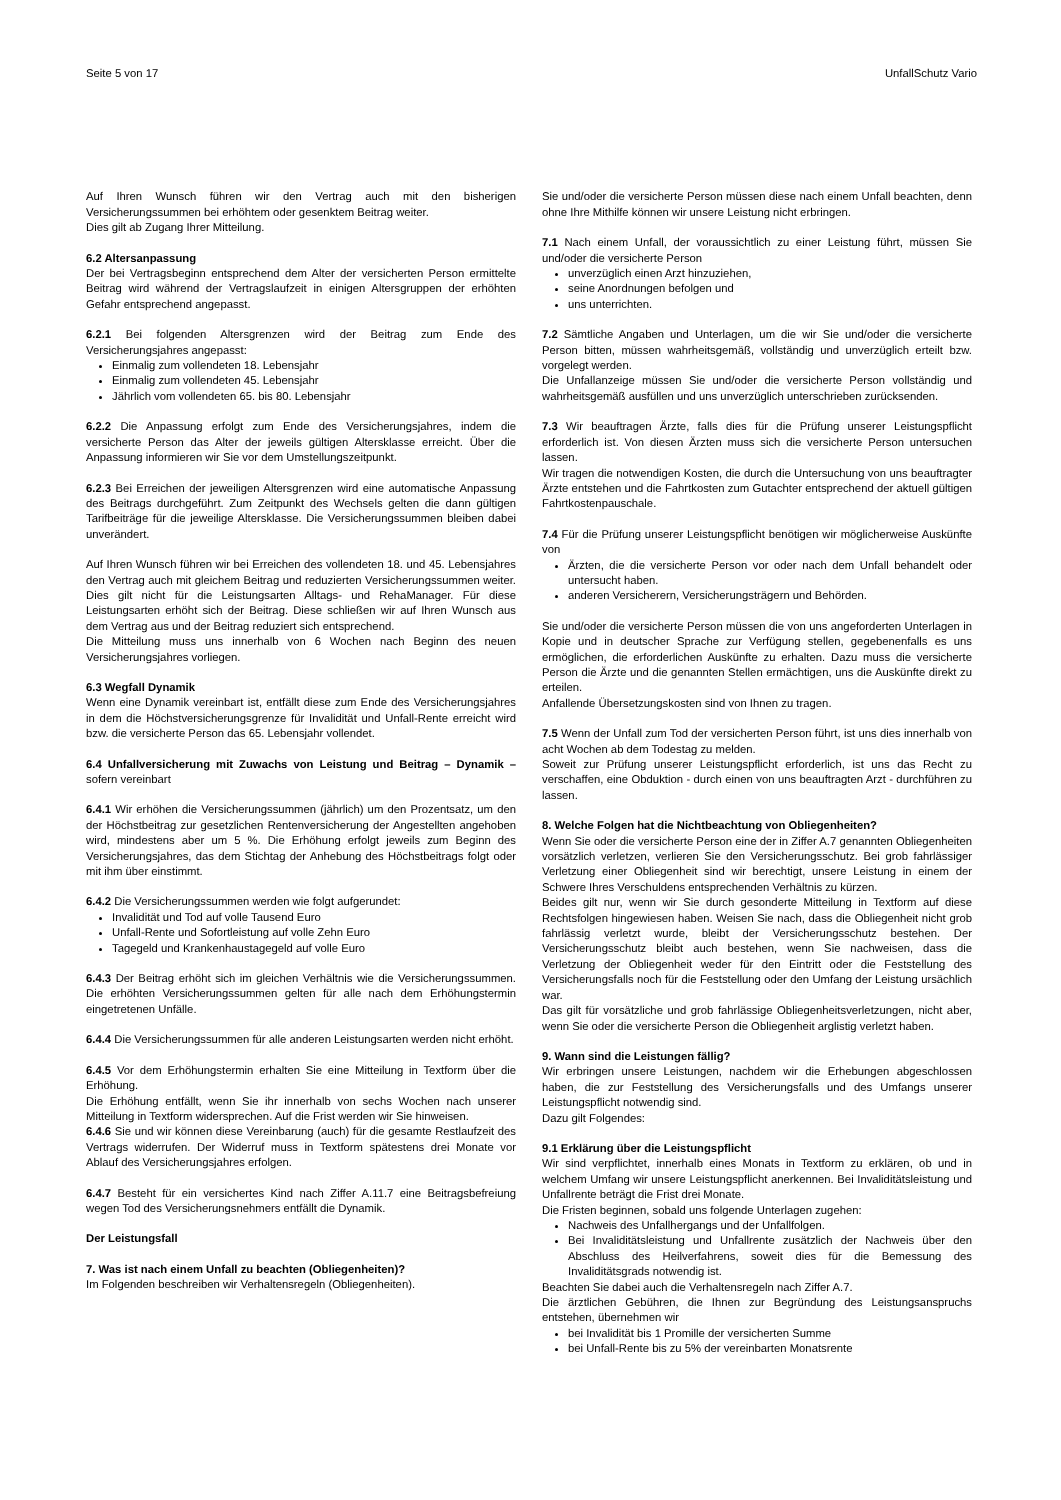Seite 5 von 17 UnfallSchutz Vario
Auf Ihren Wunsch führen wir den Vertrag auch mit den bisherigen Versicherungssummen bei erhöhtem oder gesenktem Beitrag weiter.
Dies gilt ab Zugang Ihrer Mitteilung.
6.2 Altersanpassung
Der bei Vertragsbeginn entsprechend dem Alter der versicherten Person ermittelte Beitrag wird während der Vertragslaufzeit in einigen Altersgruppen der erhöhten Gefahr entsprechend angepasst.
6.2.1 Bei folgenden Altersgrenzen wird der Beitrag zum Ende des Versicherungsjahres angepasst:
Einmalig zum vollendeten 18. Lebensjahr
Einmalig zum vollendeten 45. Lebensjahr
Jährlich vom vollendeten 65. bis 80. Lebensjahr
6.2.2 Die Anpassung erfolgt zum Ende des Versicherungsjahres, indem die versicherte Person das Alter der jeweils gültigen Altersklasse erreicht. Über die Anpassung informieren wir Sie vor dem Umstellungszeitpunkt.
6.2.3 Bei Erreichen der jeweiligen Altersgrenzen wird eine automatische Anpassung des Beitrags durchgeführt. Zum Zeitpunkt des Wechsels gelten die dann gültigen Tarifbeiträge für die jeweilige Altersklasse. Die Versicherungssummen bleiben dabei unverändert.
Auf Ihren Wunsch führen wir bei Erreichen des vollendeten 18. und 45. Lebensjahres den Vertrag auch mit gleichem Beitrag und reduzierten Versicherungssummen weiter. Dies gilt nicht für die Leistungsarten Alltags- und RehaManager. Für diese Leistungsarten erhöht sich der Beitrag. Diese schließen wir auf Ihren Wunsch aus dem Vertrag aus und der Beitrag reduziert sich entsprechend.
Die Mitteilung muss uns innerhalb von 6 Wochen nach Beginn des neuen Versicherungsjahres vorliegen.
6.3 Wegfall Dynamik
Wenn eine Dynamik vereinbart ist, entfällt diese zum Ende des Versicherungsjahres in dem die Höchstversicherungsgrenze für Invalidität und Unfall-Rente erreicht wird bzw. die versicherte Person das 65. Lebensjahr vollendet.
6.4 Unfallversicherung mit Zuwachs von Leistung und Beitrag – Dynamik – sofern vereinbart
6.4.1 Wir erhöhen die Versicherungssummen (jährlich) um den Prozentsatz, um den der Höchstbeitrag zur gesetzlichen Rentenversicherung der Angestellten angehoben wird, mindestens aber um 5 %. Die Erhöhung erfolgt jeweils zum Beginn des Versicherungsjahres, das dem Stichtag der Anhebung des Höchstbeitrags folgt oder mit ihm über einstimmt.
6.4.2 Die Versicherungssummen werden wie folgt aufgerundet:
Invalidität und Tod auf volle Tausend Euro
Unfall-Rente und Sofortleistung auf volle Zehn Euro
Tagegeld und Krankenhaustagegeld auf volle Euro
6.4.3 Der Beitrag erhöht sich im gleichen Verhältnis wie die Versicherungssummen. Die erhöhten Versicherungssummen gelten für alle nach dem Erhöhungstermin eingetretenen Unfälle.
6.4.4 Die Versicherungssummen für alle anderen Leistungsarten werden nicht erhöht.
6.4.5 Vor dem Erhöhungstermin erhalten Sie eine Mitteilung in Textform über die Erhöhung.
Die Erhöhung entfällt, wenn Sie ihr innerhalb von sechs Wochen nach unserer Mitteilung in Textform widersprechen. Auf die Frist werden wir Sie hinweisen.
6.4.6 Sie und wir können diese Vereinbarung (auch) für die gesamte Restlaufzeit des Vertrags widerrufen. Der Widerruf muss in Textform spätestens drei Monate vor Ablauf des Versicherungsjahres erfolgen.
6.4.7 Besteht für ein versichertes Kind nach Ziffer A.11.7 eine Beitragsbefreiung wegen Tod des Versicherungsnehmers entfällt die Dynamik.
Der Leistungsfall
7. Was ist nach einem Unfall zu beachten (Obliegenheiten)?
Im Folgenden beschreiben wir Verhaltensregeln (Obliegenheiten).
Sie und/oder die versicherte Person müssen diese nach einem Unfall beachten, denn ohne Ihre Mithilfe können wir unsere Leistung nicht erbringen.
7.1 Nach einem Unfall, der voraussichtlich zu einer Leistung führt, müssen Sie und/oder die versicherte Person
unverzüglich einen Arzt hinzuziehen,
seine Anordnungen befolgen und
uns unterrichten.
7.2 Sämtliche Angaben und Unterlagen, um die wir Sie und/oder die versicherte Person bitten, müssen wahrheitsgemäß, vollständig und unverzüglich erteilt bzw. vorgelegt werden.
Die Unfallanzeige müssen Sie und/oder die versicherte Person vollständig und wahrheitsgemäß ausfüllen und uns unverzüglich unterschrieben zurücksenden.
7.3 Wir beauftragen Ärzte, falls dies für die Prüfung unserer Leistungspflicht erforderlich ist. Von diesen Ärzten muss sich die versicherte Person untersuchen lassen.
Wir tragen die notwendigen Kosten, die durch die Untersuchung von uns beauftragter Ärzte entstehen und die Fahrtkosten zum Gutachter entsprechend der aktuell gültigen Fahrtkostenpauschale.
7.4 Für die Prüfung unserer Leistungspflicht benötigen wir möglicherweise Auskünfte von
Ärzten, die die versicherte Person vor oder nach dem Unfall behandelt oder untersucht haben.
anderen Versicherern, Versicherungsträgern und Behörden.
Sie und/oder die versicherte Person müssen die von uns angeforderten Unterlagen in Kopie und in deutscher Sprache zur Verfügung stellen, gegebenenfalls es uns ermöglichen, die erforderlichen Auskünfte zu erhalten. Dazu muss die versicherte Person die Ärzte und die genannten Stellen ermächtigen, uns die Auskünfte direkt zu erteilen.
Anfallende Übersetzungskosten sind von Ihnen zu tragen.
7.5 Wenn der Unfall zum Tod der versicherten Person führt, ist uns dies innerhalb von acht Wochen ab dem Todestag zu melden.
Soweit zur Prüfung unserer Leistungspflicht erforderlich, ist uns das Recht zu verschaffen, eine Obduktion - durch einen von uns beauftragten Arzt - durchführen zu lassen.
8. Welche Folgen hat die Nichtbeachtung von Obliegenheiten?
Wenn Sie oder die versicherte Person eine der in Ziffer A.7 genannten Obliegenheiten vorsätzlich verletzen, verlieren Sie den Versicherungsschutz. Bei grob fahrlässiger Verletzung einer Obliegenheit sind wir berechtigt, unsere Leistung in einem der Schwere Ihres Verschuldens entsprechenden Verhältnis zu kürzen.
Beides gilt nur, wenn wir Sie durch gesonderte Mitteilung in Textform auf diese Rechtsfolgen hingewiesen haben. Weisen Sie nach, dass die Obliegenheit nicht grob fahrlässig verletzt wurde, bleibt der Versicherungsschutz bestehen. Der Versicherungsschutz bleibt auch bestehen, wenn Sie nachweisen, dass die Verletzung der Obliegenheit weder für den Eintritt oder die Feststellung des Versicherungsfalls noch für die Feststellung oder den Umfang der Leistung ursächlich war.
Das gilt für vorsätzliche und grob fahrlässige Obliegenheitsverletzungen, nicht aber, wenn Sie oder die versicherte Person die Obliegenheit arglistig verletzt haben.
9. Wann sind die Leistungen fällig?
Wir erbringen unsere Leistungen, nachdem wir die Erhebungen abgeschlossen haben, die zur Feststellung des Versicherungsfalls und des Umfangs unserer Leistungspflicht notwendig sind.
Dazu gilt Folgendes:
9.1 Erklärung über die Leistungspflicht
Wir sind verpflichtet, innerhalb eines Monats in Textform zu erklären, ob und in welchem Umfang wir unsere Leistungspflicht anerkennen. Bei Invaliditätsleistung und Unfallrente beträgt die Frist drei Monate.
Die Fristen beginnen, sobald uns folgende Unterlagen zugehen:
Nachweis des Unfallhergangs und der Unfallfolgen.
Bei Invaliditätsleistung und Unfallrente zusätzlich der Nachweis über den Abschluss des Heilverfahrens, soweit dies für die Bemessung des Invaliditätsgrads notwendig ist.
Beachten Sie dabei auch die Verhaltensregeln nach Ziffer A.7.
Die ärztlichen Gebühren, die Ihnen zur Begründung des Leistungsanspruchs entstehen, übernehmen wir
bei Invalidität bis 1 Promille der versicherten Summe
bei Unfall-Rente bis zu 5% der vereinbarten Monatsrente